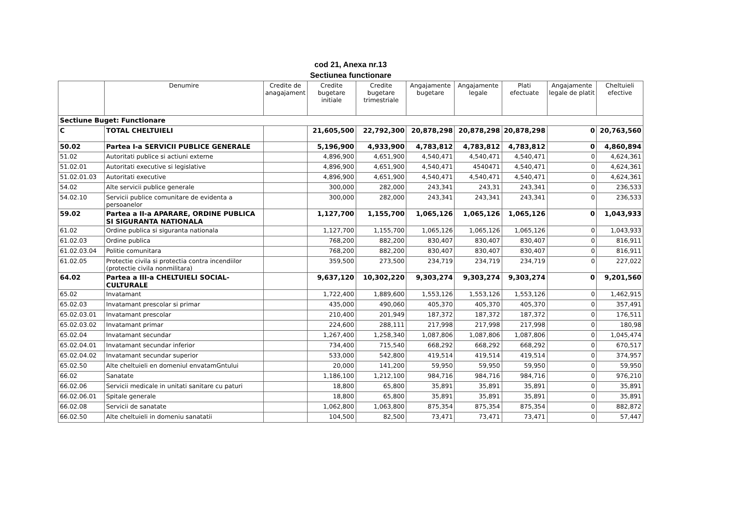cod 21, Anexa nr.13
Sectiunea functionare
| | Denumire | Credite de anagajament | Credite bugetare initiale | Credite bugetare trimestriale | Angajamente bugetare | Angajamente legale | Plati efectuate | Angajamente legale de platit | Cheltuieli efective |
| --- | --- | --- | --- | --- | --- | --- | --- | --- | --- |
| Sectiune Buget: Functionare | | | | | | | | | |
| C | TOTAL CHELTUIELI | | 21,605,500 | 22,792,300 | 20,878,298 | 20,878,298 | 20,878,298 | 0 | 20,763,560 |
| 50.02 | Partea I-a SERVICII PUBLICE GENERALE | | 5,196,900 | 4,933,900 | 4,783,812 | 4,783,812 | 4,783,812 | 0 | 4,860,894 |
| 51.02 | Autoritati publice si actiuni externe | | 4,896,900 | 4,651,900 | 4,540,471 | 4,540,471 | 4,540,471 | 0 | 4,624,361 |
| 51.02.01 | Autoritati executive si legislative | | 4,896,900 | 4,651,900 | 4,540,471 | 4540471 | 4,540,471 | 0 | 4,624,361 |
| 51.02.01.03 | Autoritati executive | | 4,896,900 | 4,651,900 | 4,540,471 | 4,540,471 | 4,540,471 | 0 | 4,624,361 |
| 54.02 | Alte servicii publice generale | | 300,000 | 282,000 | 243,341 | 243,31 | 243,341 | 0 | 236,533 |
| 54.02.10 | Servicii publice comunitare de evidenta a persoanelor | | 300,000 | 282,000 | 243,341 | 243,341 | 243,341 | 0 | 236,533 |
| 59.02 | Partea a II-a APARARE, ORDINE PUBLICA SI SIGURANTA NATIONALA | | 1,127,700 | 1,155,700 | 1,065,126 | 1,065,126 | 1,065,126 | 0 | 1,043,933 |
| 61.02 | Ordine publica si siguranta nationala | | 1,127,700 | 1,155,700 | 1,065,126 | 1,065,126 | 1,065,126 | 0 | 1,043,933 |
| 61.02.03 | Ordine publica | | 768,200 | 882,200 | 830,407 | 830,407 | 830,407 | 0 | 816,911 |
| 61.02.03.04 | Politie comunitara | | 768,200 | 882,200 | 830,407 | 830,407 | 830,407 | 0 | 816,911 |
| 61.02.05 | Protectie civila si protectia contra incendiilor (protectie civila nonmilitara) | | 359,500 | 273,500 | 234,719 | 234,719 | 234,719 | 0 | 227,022 |
| 64.02 | Partea a III-a CHELTUIELI SOCIAL-CULTURALE | | 9,637,120 | 10,302,220 | 9,303,274 | 9,303,274 | 9,303,274 | 0 | 9,201,560 |
| 65.02 | Invatamant | | 1,722,400 | 1,889,600 | 1,553,126 | 1,553,126 | 1,553,126 | 0 | 1,462,915 |
| 65.02.03 | Invatamant prescolar si primar | | 435,000 | 490,060 | 405,370 | 405,370 | 405,370 | 0 | 357,491 |
| 65.02.03.01 | Invatamant prescolar | | 210,400 | 201,949 | 187,372 | 187,372 | 187,372 | 0 | 176,511 |
| 65.02.03.02 | Invatamant primar | | 224,600 | 288,111 | 217,998 | 217,998 | 217,998 | 0 | 180,98 |
| 65.02.04 | Invatamant secundar | | 1,267,400 | 1,258,340 | 1,087,806 | 1,087,806 | 1,087,806 | 0 | 1,045,474 |
| 65.02.04.01 | Invatamant secundar inferior | | 734,400 | 715,540 | 668,292 | 668,292 | 668,292 | 0 | 670,517 |
| 65.02.04.02 | Invatamant secundar superior | | 533,000 | 542,800 | 419,514 | 419,514 | 419,514 | 0 | 374,957 |
| 65.02.50 | Alte cheltuieli en domeniul envatamGntului | | 20,000 | 141,200 | 59,950 | 59,950 | 59,950 | 0 | 59,950 |
| 66.02 | Sanatate | | 1,186,100 | 1,212,100 | 984,716 | 984,716 | 984,716 | 0 | 976,210 |
| 66.02.06 | Servicii medicale in unitati sanitare cu paturi | | 18,800 | 65,800 | 35,891 | 35,891 | 35,891 | 0 | 35,891 |
| 66.02.06.01 | Spitale generale | | 18,800 | 65,800 | 35,891 | 35,891 | 35,891 | 0 | 35,891 |
| 66.02.08 | Servicii de sanatate | | 1,062,800 | 1,063,800 | 875,354 | 875,354 | 875,354 | 0 | 882,872 |
| 66.02.50 | Alte cheltuieli in domeniu sanatatii | | 104,500 | 82,500 | 73,471 | 73,471 | 73,471 | 0 | 57,447 |